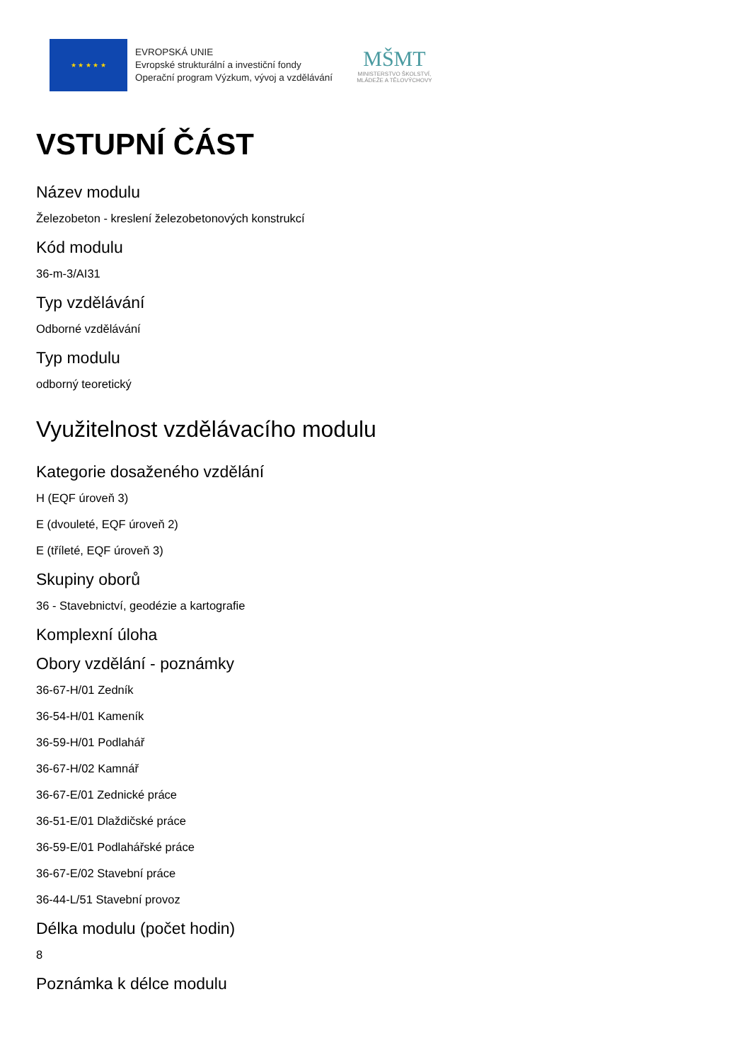★ ★ ★ ★ ★
EVROPSKÁ UNIE
Evropské strukturální a investiční fondy
Operační program Výzkum, vývoj a vzdělávání
MŠMT
MINISTERSTVO ŠKOLSTVÍ,
MLÁDEŽE A TĚLOVÝCHOVY
VSTUPNÍ ČÁST
Název modulu
Železobeton - kreslení železobetonových konstrukcí
Kód modulu
36-m-3/AI31
Typ vzdělávání
Odborné vzdělávání
Typ modulu
odborný teoretický
Využitelnost vzdělávacího modulu
Kategorie dosaženého vzdělání
H (EQF úroveň 3)
E (dvouleté, EQF úroveň 2)
E (tříleté, EQF úroveň 3)
Skupiny oborů
36 - Stavebnictví, geodézie a kartografie
Komplexní úloha
Obory vzdělání - poznámky
36-67-H/01 Zedník
36-54-H/01 Kameník
36-59-H/01 Podlahář
36-67-H/02 Kamnář
36-67-E/01 Zednické práce
36-51-E/01 Dlaždičské práce
36-59-E/01 Podlahářské práce
36-67-E/02 Stavební práce
36-44-L/51 Stavební provoz
Délka modulu (počet hodin)
8
Poznámka k délce modulu